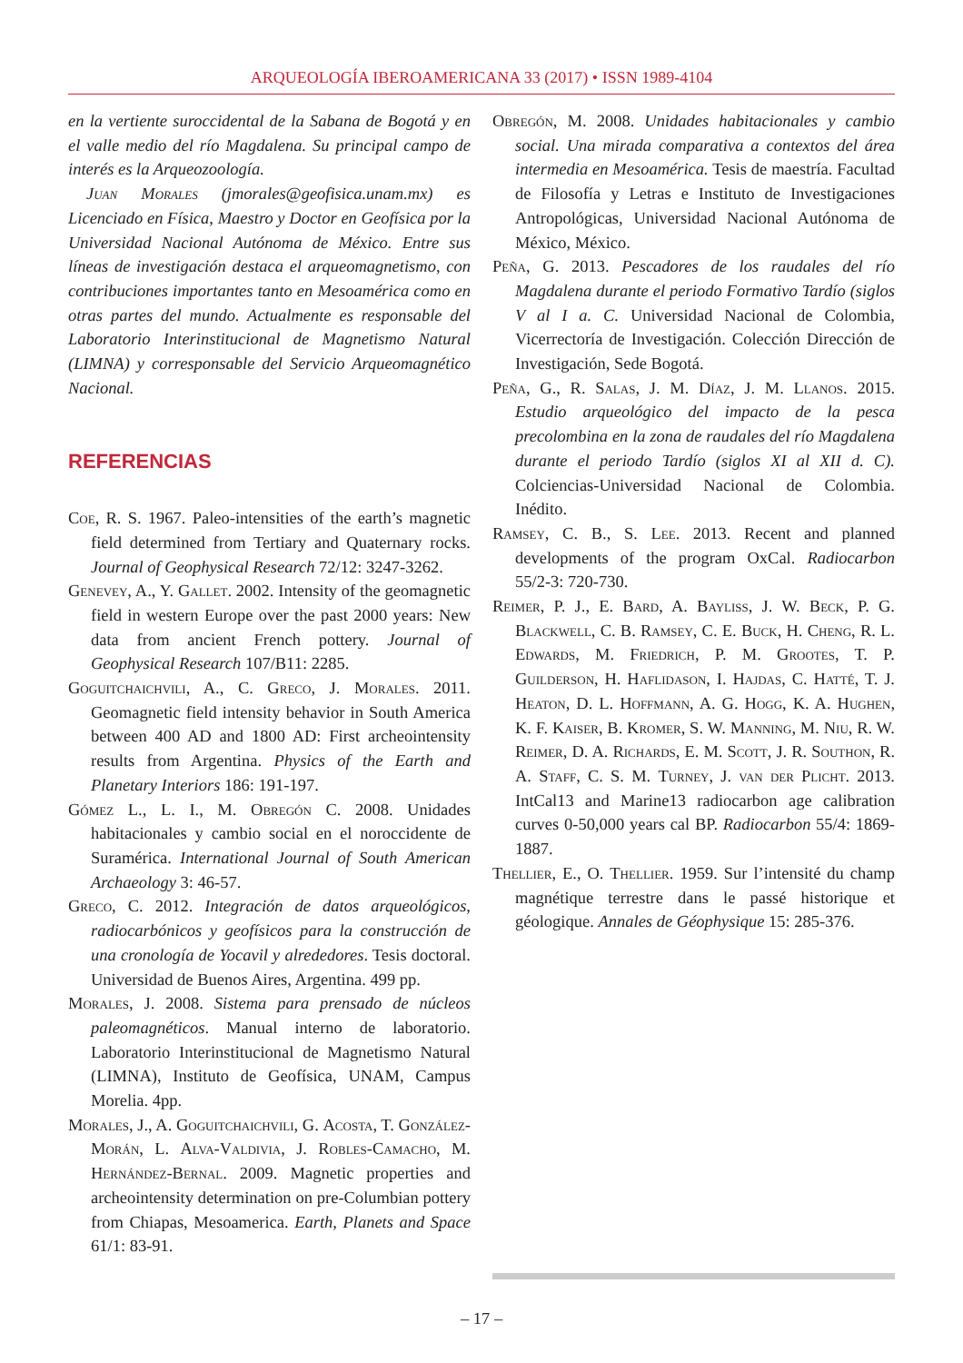ARQUEOLOGÍA IBEROAMERICANA 33 (2017) • ISSN 1989-4104
en la vertiente suroccidental de la Sabana de Bogotá y en el valle medio del río Magdalena. Su principal campo de interés es la Arqueozoología.
Juan Morales (jmorales@geofisica.unam.mx) es Licenciado en Física, Maestro y Doctor en Geofísica por la Universidad Nacional Autónoma de México. Entre sus líneas de investigación destaca el arqueomagnetismo, con contribuciones importantes tanto en Mesoamérica como en otras partes del mundo. Actualmente es responsable del Laboratorio Interinstitucional de Magnetismo Natural (LIMNA) y corresponsable del Servicio Arqueomagnético Nacional.
REFERENCIAS
Coe, R. S. 1967. Paleo-intensities of the earth’s magnetic field determined from Tertiary and Quaternary rocks. Journal of Geophysical Research 72/12: 3247-3262.
Genevey, A., Y. Gallet. 2002. Intensity of the geomagnetic field in western Europe over the past 2000 years: New data from ancient French pottery. Journal of Geophysical Research 107/B11: 2285.
Goguitchaichvili, A., C. Greco, J. Morales. 2011. Geomagnetic field intensity behavior in South America between 400 AD and 1800 AD: First archeointensity results from Argentina. Physics of the Earth and Planetary Interiors 186: 191-197.
Gómez L., L. I., M. Obregón C. 2008. Unidades habitacionales y cambio social en el noroccidente de Suramérica. International Journal of South American Archaeology 3: 46-57.
Greco, C. 2012. Integración de datos arqueológicos, radiocarbónicos y geofísicos para la construcción de una cronología de Yocavil y alrededores. Tesis doctoral. Universidad de Buenos Aires, Argentina. 499 pp.
Morales, J. 2008. Sistema para prensado de núcleos paleomagnéticos. Manual interno de laboratorio. Laboratorio Interinstitucional de Magnetismo Natural (LIMNA), Instituto de Geofísica, UNAM, Campus Morelia. 4pp.
Morales, J., A. Goguitchaichvili, G. Acosta, T. González-Morán, L. Alva-Valdivia, J. Robles-Camacho, M. Hernández-Bernal. 2009. Magnetic properties and archeointensity determination on pre-Columbian pottery from Chiapas, Mesoamerica. Earth, Planets and Space 61/1: 83-91.
Obregón, M. 2008. Unidades habitacionales y cambio social. Una mirada comparativa a contextos del área intermedia en Mesoamérica. Tesis de maestría. Facultad de Filosofía y Letras e Instituto de Investigaciones Antropológicas, Universidad Nacional Autónoma de México, México.
Peña, G. 2013. Pescadores de los raudales del río Magdalena durante el periodo Formativo Tardío (siglos V al I a. C. Universidad Nacional de Colombia, Vicerrectoría de Investigación. Colección Dirección de Investigación, Sede Bogotá.
Peña, G., R. Salas, J. M. Díaz, J. M. Llanos. 2015. Estudio arqueológico del impacto de la pesca precolombina en la zona de raudales del río Magdalena durante el periodo Tardío (siglos XI al XII d. C). Colciencias-Universidad Nacional de Colombia. Inédito.
Ramsey, C. B., S. Lee. 2013. Recent and planned developments of the program OxCal. Radiocarbon 55/2-3: 720-730.
Reimer, P. J., E. Bard, A. Bayliss, J. W. Beck, P. G. Blackwell, C. B. Ramsey, C. E. Buck, H. Cheng, R. L. Edwards, M. Friedrich, P. M. Grootes, T. P. Guilderson, H. Haflidason, I. Hajdas, C. Hatté, T. J. Heaton, D. L. Hoffmann, A. G. Hogg, K. A. Hughen, K. F. Kaiser, B. Kromer, S. W. Manning, M. Niu, R. W. Reimer, D. A. Richards, E. M. Scott, J. R. Southon, R. A. Staff, C. S. M. Turney, J. van der Plicht. 2013. IntCal13 and Marine13 radiocarbon age calibration curves 0-50,000 years cal BP. Radiocarbon 55/4: 1869-1887.
Thellier, E., O. Thellier. 1959. Sur l’intensité du champ magnétique terrestre dans le passé historique et géologique. Annales de Géophysique 15: 285-376.
– 17 –